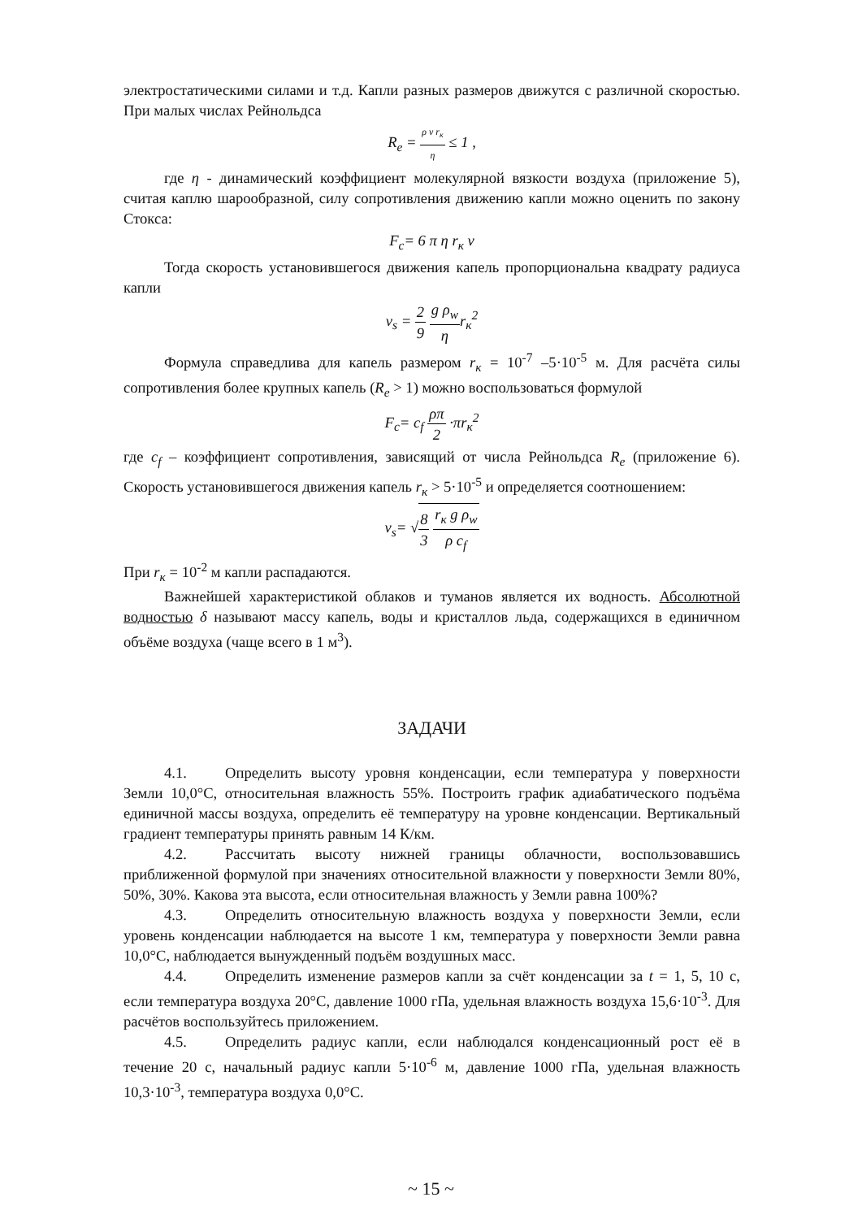электростатическими силами и т.д. Капли разных размеров движутся с различной скоростью. При малых числах Рейнольдса
R<sub>e</sub> = ρ v r<sub>к</sub> η ≤ 1 ,
где η - динамический коэффициент молекулярной вязкости воздуха (приложение 5), считая каплю шарообразной, силу сопротивления движению капли можно оценить по закону Стокса:
F<sub>c</sub>= 6 π η r<sub>к</sub> v
Тогда скорость установившегося движения капель пропорциональна квадрату радиуса капли
v<sub>s</sub> = 2 9 g ρ<sub>w</sub> ηr<sub>к</sub><sup>2</sup>
Формула справедлива для капель размером r<sub>к</sub> = 10<sup>-7</sup> –5·10<sup>-5</sup> м. Для расчёта силы сопротивления более крупных капель (R<sub>e</sub> > 1) можно воспользоваться формулой
F<sub>c</sub>= c<sub>f</sub> ρπ 2 ·πr<sub>к</sub><sup>2</sup>
где c<sub>f</sub> – коэффициент сопротивления, зависящий от числа Рейнольдса R<sub>e</sub> (приложение 6). Скорость установившегося движения капель r<sub>к</sub> > 5·10<sup>-5</sup> и определяется соотношением:
v<sub>s</sub>= √8 3 r<sub>к</sub> g ρ<sub>w</sub> ρ c<sub>f</sub>
При r<sub>к</sub> = 10<sup>-2</sup> м капли распадаются.
Важнейшей характеристикой облаков и туманов является их водность. Абсолютной водностью δ называют массу капель, воды и кристаллов льда, содержащихся в единичном объёме воздуха (чаще всего в 1 м<sup>3</sup>).
ЗАДАЧИ
4.1. Определить высоту уровня конденсации, если температура у поверхности Земли 10,0°С, относительная влажность 55%. Построить график адиабатического подъёма единичной массы воздуха, определить её температуру на уровне конденсации. Вертикальный градиент температуры принять равным 14 К/км.
4.2. Рассчитать высоту нижней границы облачности, воспользовавшись приближенной формулой при значениях относительной влажности у поверхности Земли 80%, 50%, 30%. Какова эта высота, если относительная влажность у Земли равна 100%?
4.3. Определить относительную влажность воздуха у поверхности Земли, если уровень конденсации наблюдается на высоте 1 км, температура у поверхности Земли равна 10,0°С, наблюдается вынужденный подъём воздушных масс.
4.4. Определить изменение размеров капли за счёт конденсации за t = 1, 5, 10 с, если температура воздуха 20°С, давление 1000 гПа, удельная влажность воздуха 15,6·10<sup>-3</sup>. Для расчётов воспользуйтесь приложением.
4.5. Определить радиус капли, если наблюдался конденсационный рост её в течение 20 с, начальный радиус капли 5·10<sup>-6</sup> м, давление 1000 гПа, удельная влажность 10,3·10<sup>-3</sup>, температура воздуха 0,0°С.
~ 15 ~